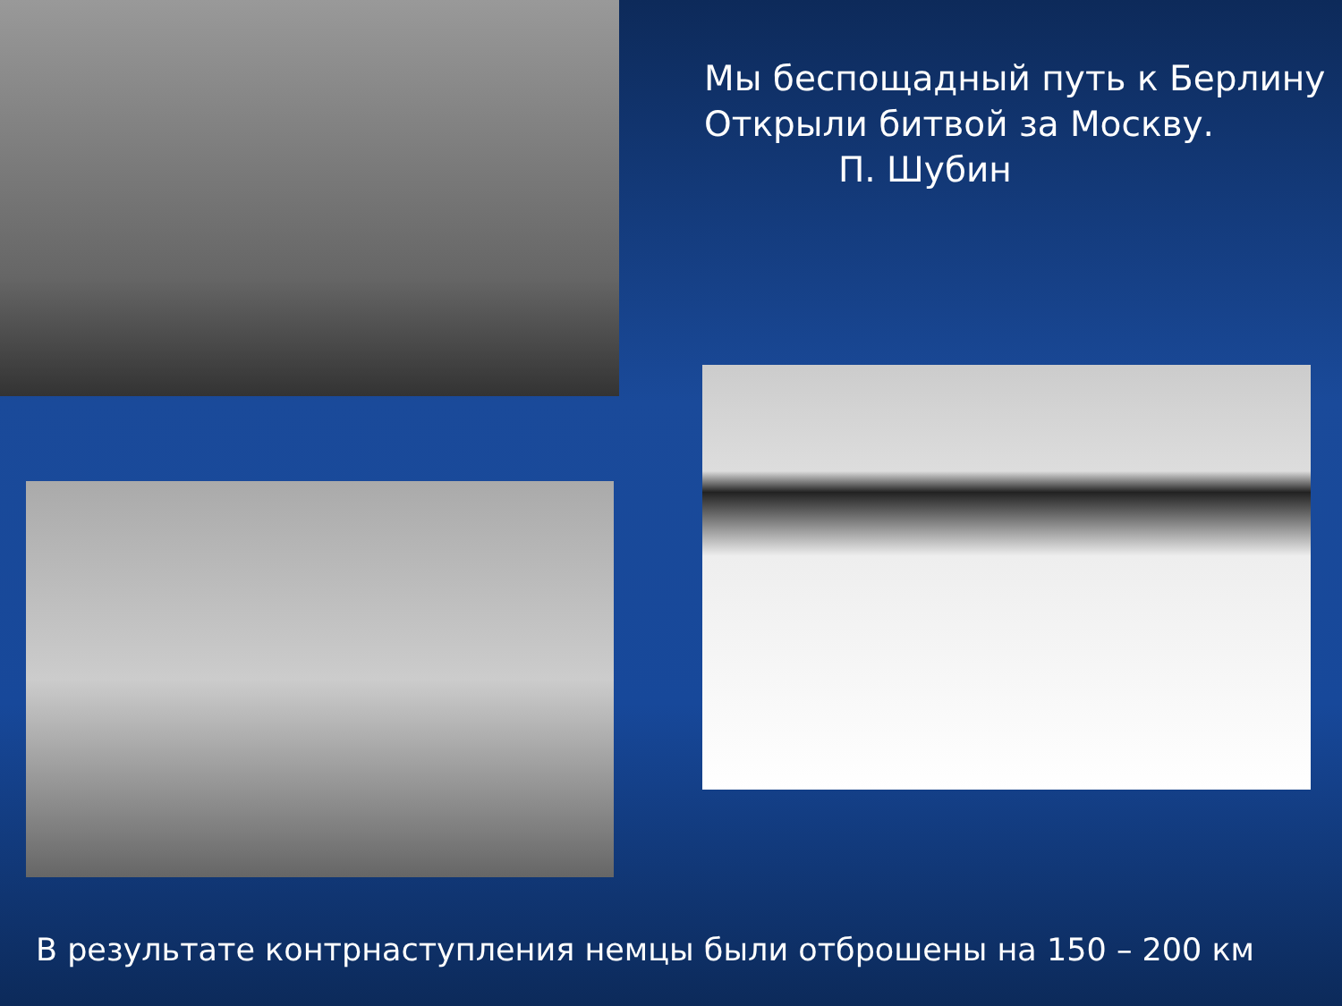Мы беспощадный путь к Берлину
Открыли битвой за Москву.
П. Шубин
В результате контрнаступления немцы были отброшены на 150 – 200 км